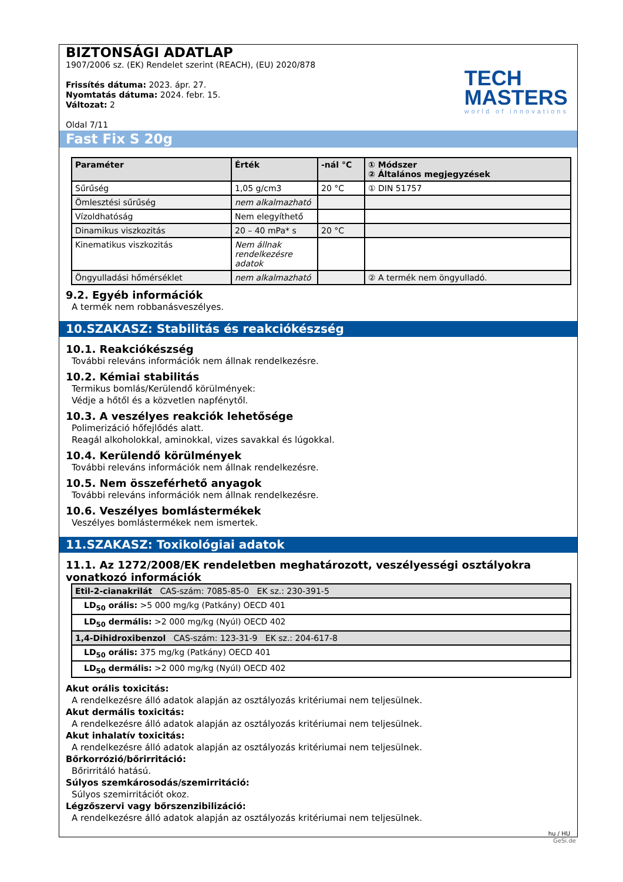BIZTONSÁGI ADATLAP
1907/2006 sz. (EK) Rendelet szerint (REACH), (EU) 2020/878
Frissítés dátuma: 2023. ápr. 27.
Nyomtatás dátuma: 2024. febr. 15.
Változat: 2
Oldal 7/11
TECH
MASTERS
world of innovations
Fast Fix S 20g
| Paraméter | Érték | -nál °C | ① Módszer ② Általános megjegyzések |
| --- | --- | --- | --- |
| Sűrűség | 1,05 g/cm3 | 20 °C | ① DIN 51757 |
| Ömlesztési sűrűség | nem alkalmazható | | |
| Vízoldhatóság | Nem elegyíthető | | |
| Dinamikus viszkozitás | 20 – 40 mPa* s | 20 °C | |
| Kinematikus viszkozitás | Nem állnak rendelkezésre adatok | | |
| Öngyulladási hőmérséklet | nem alkalmazható | | ② A termék nem öngyulladó. |
9.2. Egyéb információk
A termék nem robbanásveszélyes.
10.SZAKASZ: Stabilitás és reakciókészség
10.1. Reakciókészség
További releváns információk nem állnak rendelkezésre.
10.2. Kémiai stabilitás
Termikus bomlás/Kerülendő körülmények:
Védje a hőtől és a közvetlen napfénytől.
10.3. A veszélyes reakciók lehetősége
Polimerizáció hőfejlődés alatt.
Reagál alkoholokkal, aminokkal, vizes savakkal és lúgokkal.
10.4. Kerülendő körülmények
További releváns információk nem állnak rendelkezésre.
10.5. Nem összeférhető anyagok
További releváns információk nem állnak rendelkezésre.
10.6. Veszélyes bomlástermékek
Veszélyes bomlástermékek nem ismertek.
11.SZAKASZ: Toxikológiai adatok
11.1. Az 1272/2008/EK rendeletben meghatározott, veszélyességi osztályokra vonatkozó információk
| Etil-2-cianakrilát CAS-szám: 7085-85-0 EK sz.: 230-391-5 |
| LD<sub>50</sub> orális: >5 000 mg/kg (Patkány) OECD 401 |
| LD<sub>50</sub> dermális: >2 000 mg/kg (Nyúl) OECD 402 |
| 1,4-Dihidroxibenzol CAS-szám: 123-31-9 EK sz.: 204-617-8 |
| LD<sub>50</sub> orális: 375 mg/kg (Patkány) OECD 401 |
| LD<sub>50</sub> dermális: >2 000 mg/kg (Nyúl) OECD 402 |
Akut orális toxicitás:
A rendelkezésre álló adatok alapján az osztályozás kritériumai nem teljesülnek.
Akut dermális toxicitás:
A rendelkezésre álló adatok alapján az osztályozás kritériumai nem teljesülnek.
Akut inhalatív toxicitás:
A rendelkezésre álló adatok alapján az osztályozás kritériumai nem teljesülnek.
Bőrkorrózió/bőrirritáció:
Bőrirritáló hatású.
Súlyos szemkárosodás/szemirritáció:
Súlyos szemirritációt okoz.
Légzőszervi vagy bőrszenzibilizáció:
A rendelkezésre álló adatok alapján az osztályozás kritériumai nem teljesülnek.
hu / HU
GeSi.de